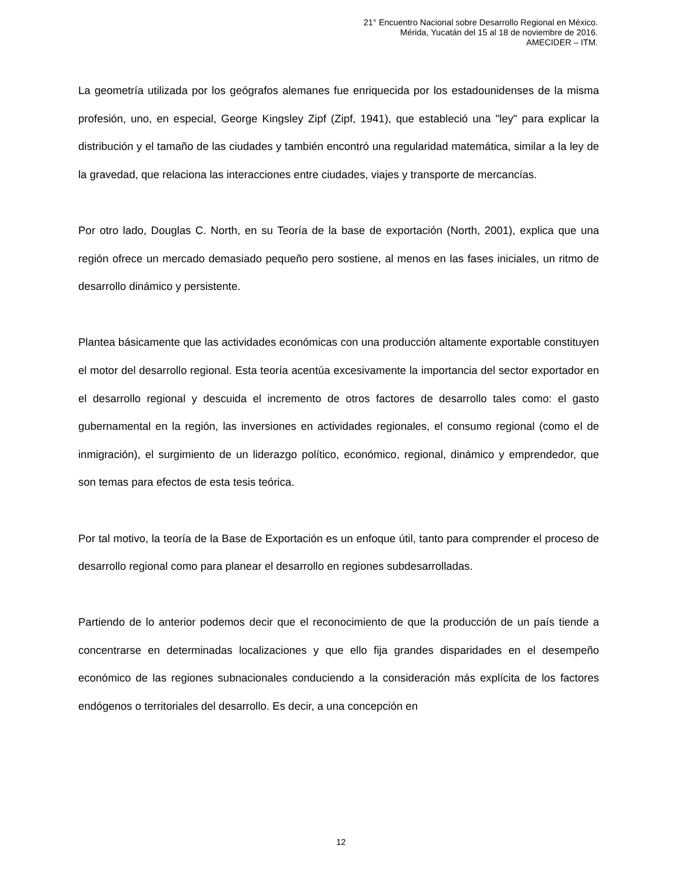21° Encuentro Nacional sobre Desarrollo Regional en México.
Mérida, Yucatán del 15 al 18 de noviembre de 2016.
AMECIDER – ITM.
La geometría utilizada por los geógrafos alemanes fue enriquecida por los estadounidenses de la misma profesión, uno, en especial, George Kingsley Zipf (Zipf, 1941), que estableció una "ley" para explicar la distribución y el tamaño de las ciudades y también encontró una regularidad matemática, similar a la ley de la gravedad, que relaciona las interacciones entre ciudades, viajes y transporte de mercancías.
Por otro lado, Douglas C. North, en su Teoría de la base de exportación (North, 2001), explica que una región ofrece un mercado demasiado pequeño pero sostiene, al menos en las fases iniciales, un ritmo de desarrollo dinámico y persistente.
Plantea básicamente que las actividades económicas con una producción altamente exportable constituyen el motor del desarrollo regional. Esta teoría acentúa excesivamente la importancia del sector exportador en el desarrollo regional y descuida el incremento de otros factores de desarrollo tales como: el gasto gubernamental en la región, las inversiones en actividades regionales, el consumo regional (como el de inmigración), el surgimiento de un liderazgo político, económico, regional, dinámico y emprendedor, que son temas para efectos de esta tesis teórica.
Por tal motivo, la teoría de la Base de Exportación es un enfoque útil, tanto para comprender el proceso de desarrollo regional como para planear el desarrollo en regiones subdesarrolladas.
Partiendo de lo anterior podemos decir que el reconocimiento de que la producción de un país tiende a concentrarse en determinadas localizaciones y que ello fija grandes disparidades en el desempeño económico de las regiones subnacionales conduciendo a la consideración más explícita de los factores endógenos o territoriales del desarrollo. Es decir, a una concepción en
12